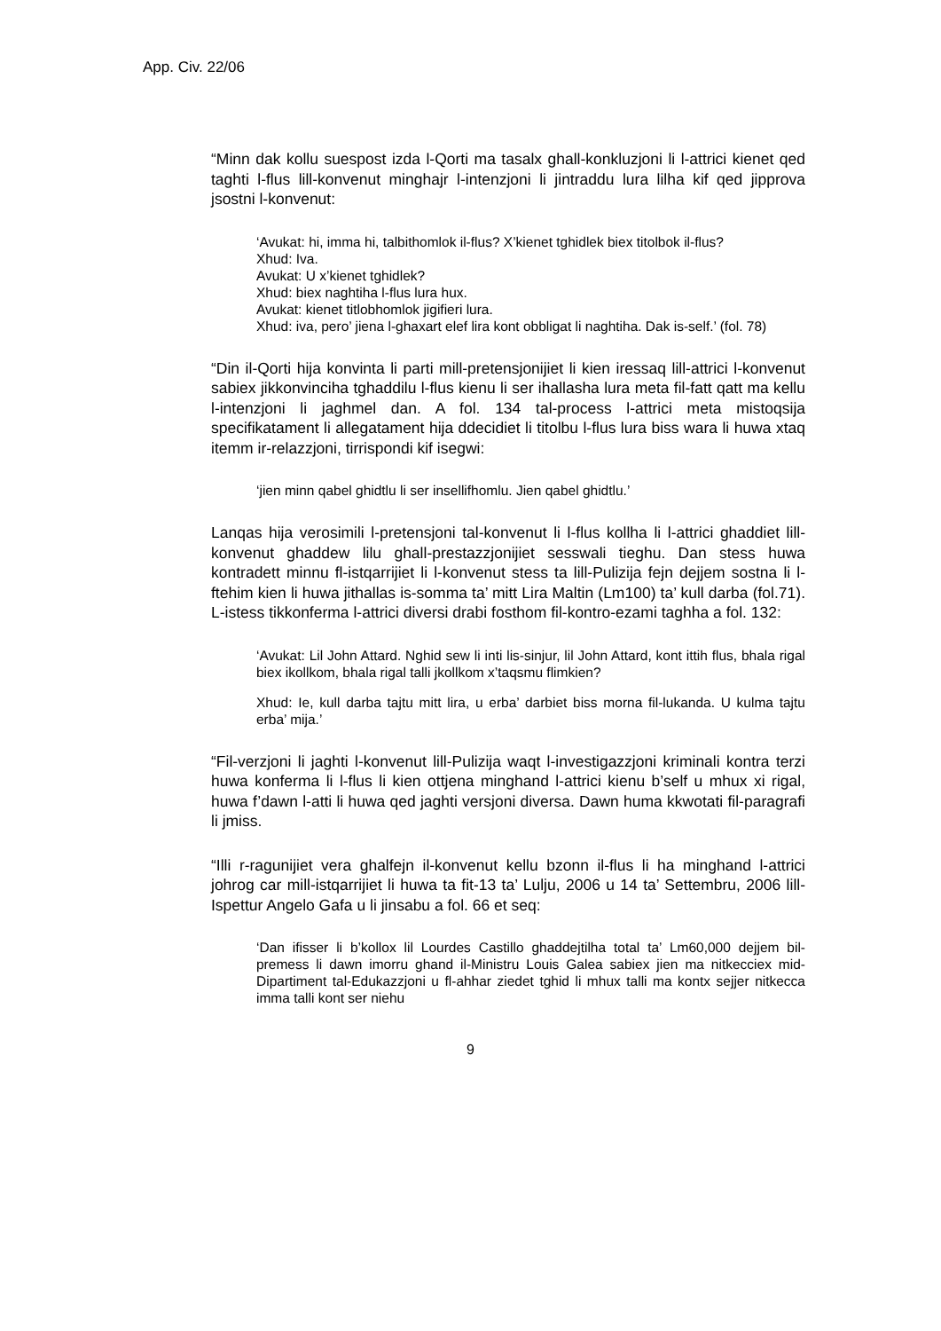App. Civ. 22/06
“Minn dak kollu suespost izda l-Qorti ma tasalx ghall-konkluzjoni li l-attrici kienet qed taghti l-flus lill-konvenut minghajr l-intenzjoni li jintraddu lura lilha kif qed jipprova jsostni l-konvenut:
‘Avukat: hi, imma hi, talbithomlok il-flus? X’kienet tghidlek biex titolbok il-flus?
Xhud: Iva.
Avukat: U x’kienet tghidlek?
Xhud: biex naghtiha l-flus lura hux.
Avukat: kienet titlobhomlok jigifieri lura.
Xhud: iva, pero’ jiena l-ghaxart elef lira kont obbligat li naghtiha. Dak is-self.’ (fol. 78)
“Din il-Qorti hija konvinta li parti mill-pretensjonijiet li kien iressaq lill-attrici l-konvenut sabiex jikkonvinciha tghaddilu l-flus kienu li ser ihallasha lura meta fil-fatt qatt ma kellu l-intenzjoni li jaghmel dan. A fol. 134 tal-process l-attrici meta mistoqsija specifikatament li allegatament hija ddecidiet li titolbu l-flus lura biss wara li huwa xtaq itemm ir-relazzjoni, tirrispondi kif isegwi:
‘jien minn qabel ghidtlu li ser insellifhomlu. Jien qabel ghidtlu.’
Lanqas hija verosimili l-pretensjoni tal-konvenut li l-flus kollha li l-attrici ghaddiet lill-konvenut ghaddew lilu ghall-prestazzjonijiet sesswali tieghu. Dan stess huwa kontradett minnu fl-istqarrijiet li l-konvenut stess ta lill-Pulizija fejn dejjem sostna li l-ftehim kien li huwa jithallas is-somma ta’ mitt Lira Maltin (Lm100) ta’ kull darba (fol.71). L-istess tikkonferma l-attrici diversi drabi fosthom fil-kontro-ezami taghha a fol. 132:
‘Avukat: Lil John Attard. Nghid sew li inti lis-sinjur, lil John Attard, kont ittih flus, bhala rigal biex ikollkom, bhala rigal talli jkollkom x’taqsmu flimkien?
Xhud: Ie, kull darba tajtu mitt lira, u erba’ darbiet biss morna fil-lukanda. U kulma tajtu erba’ mija.’
“Fil-verzjoni li jaghti l-konvenut lill-Pulizija waqt l-investigazzjoni kriminali kontra terzi huwa konferma li l-flus li kien ottjena minghand l-attrici kienu b’self u mhux xi rigal, huwa f’dawn l-atti li huwa qed jaghti versjoni diversa. Dawn huma kkwotati fil-paragrafi li jmiss.
“Illi r-ragunijiet vera ghalfejn il-konvenut kellu bzonn il-flus li ha minghand l-attrici johrog car mill-istqarrijiet li huwa ta fit-13 ta’ Lulju, 2006 u 14 ta’ Settembru, 2006 lill-Ispettur Angelo Gafa u li jinsabu a fol. 66 et seq:
‘Dan ifisser li b’kollox lil Lourdes Castillo ghaddejtilha total ta’ Lm60,000 dejjem bil-premess li dawn imorru ghand il-Ministru Louis Galea sabiex jien ma nitkecciex mid-Dipartiment tal-Edukazzjoni u fl-ahhar ziedet tghid li mhux talli ma kontx sejjer nitkecca imma talli kont ser niehu
9